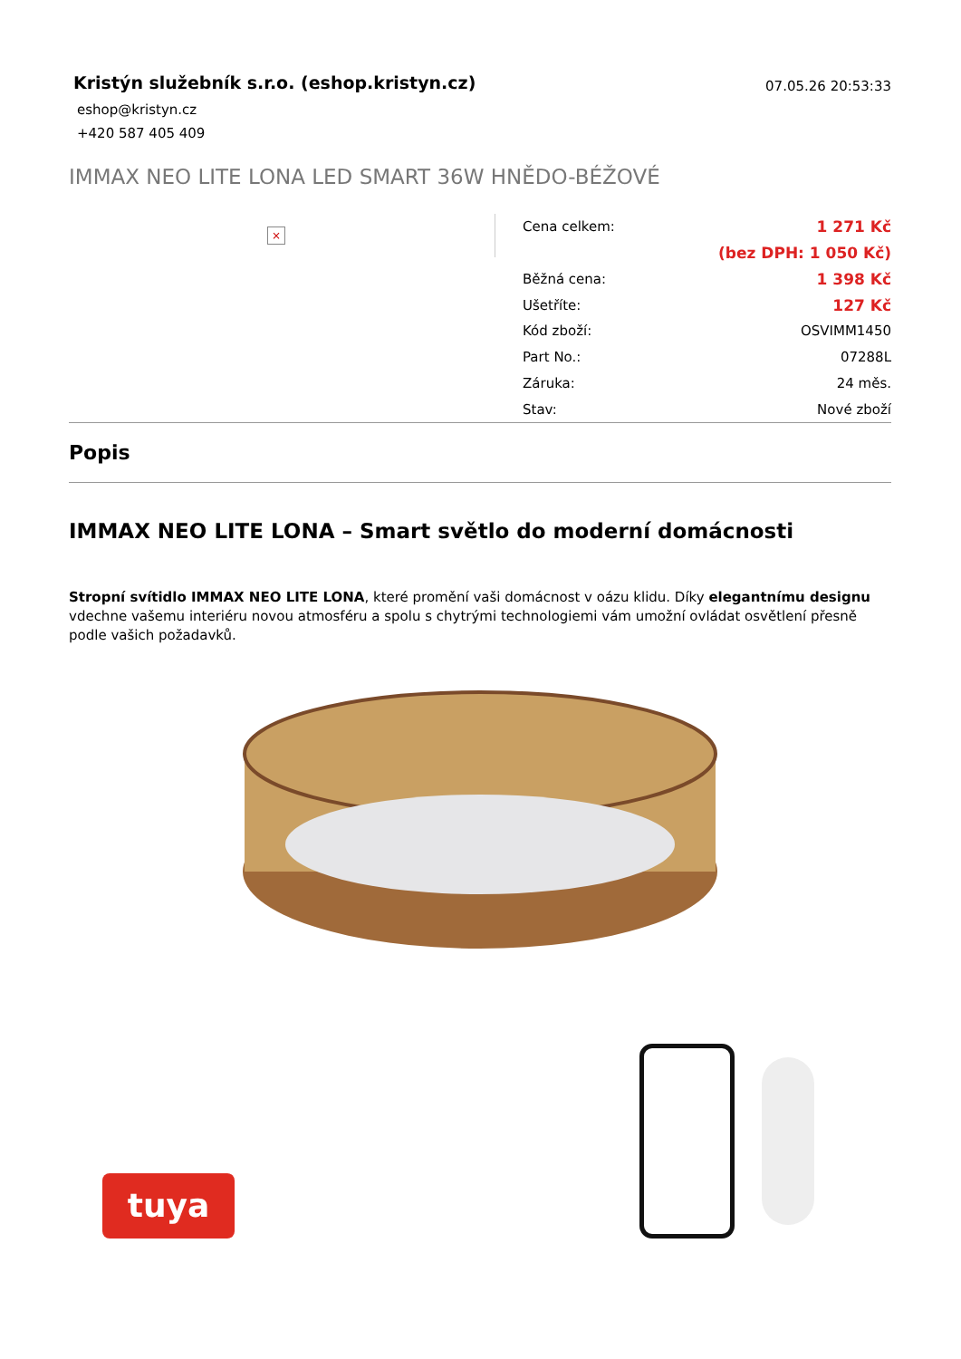Kristýn služebník s.r.o. (eshop.kristyn.cz)
eshop@kristyn.cz
+420 587 405 409
07.05.26 20:53:33
IMMAX NEO LITE LONA LED SMART 36W HNĚDO-BÉŽOVÉ
×
| Cena celkem: | 1 271 Kč |
| | (bez DPH: 1 050 Kč) |
| Běžná cena: | 1 398 Kč |
| Ušetříte: | 127 Kč |
| Kód zboží: | OSVIMM1450 |
| Part No.: | 07288L |
| Záruka: | 24 měs. |
| Stav: | Nové zboží |
Popis
IMMAX NEO LITE LONA – Smart světlo do moderní domácnosti
Stropní svítidlo IMMAX NEO LITE LONA, které promění vaši domácnost v oázu klidu. Díky elegantnímu designu vdechne vašemu interiéru novou atmosféru a spolu s chytrými technologiemi vám umožní ovládat osvětlení přesně podle vašich požadavků.
tuya